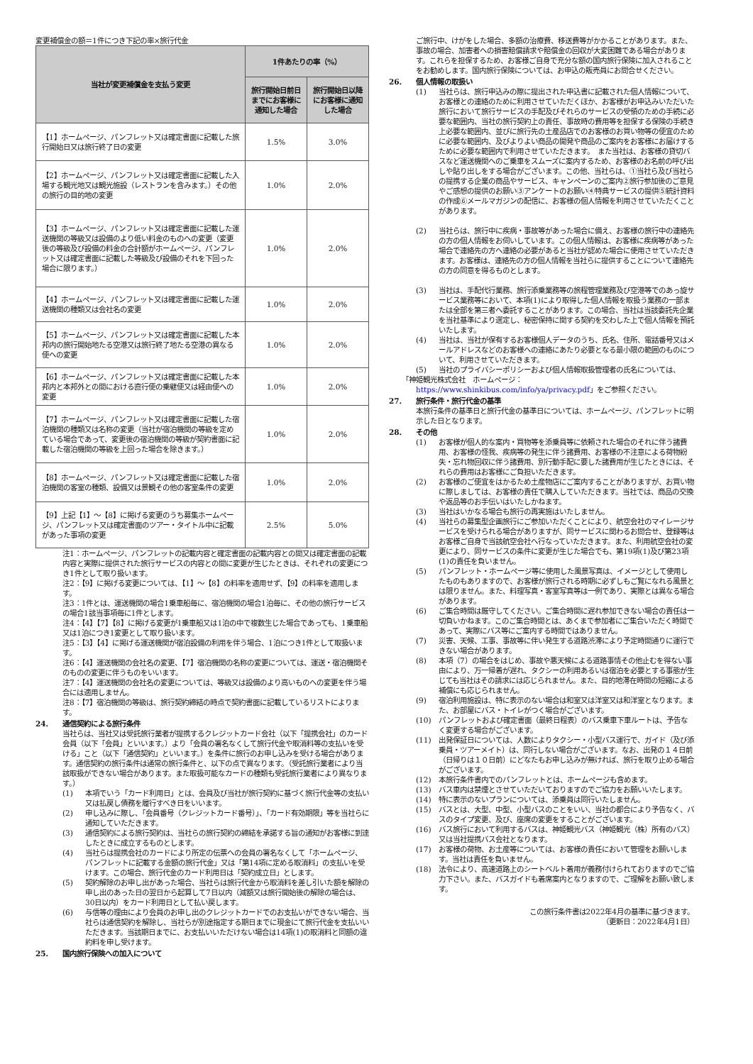変更補償金の額＝1件につき下記の率×旅行代金
| 当社が変更補償金を支払う変更 | 1件あたりの率（%） | |
| --- | --- | --- |
| | 旅行開始日前日までにお客様に通知した場合 | 旅行開始日以降にお客様に通知した場合 |
| 【1】ホームページ、パンフレット又は確定書面に記載した旅行開始日又は旅行終了日の変更 | 1.5% | 3.0% |
| 【2】ホームページ、パンフレット又は確定書面に記載した入場する観光地又は観光施設（レストランを含みます。）その他の旅行の目的地の変更 | 1.0% | 2.0% |
| 【3】ホームページ、パンフレット又は確定書面に記載した運送機関の等級又は設備のより低い料金のものへの変更（変更後の等級及び設備の料金の合計額がホームページ、パンフレット又は確定書面に記載した等級及び設備のそれを下回った場合に限ります。） | 1.0% | 2.0% |
| 【4】ホームページ、パンフレット又は確定書面に記載した運送機関の種類又は会社名の変更 | 1.0% | 2.0% |
| 【5】ホームページ、パンフレット又は確定書面に記載した本邦内の旅行開始地たる空港又は旅行終了地たる空港の異なる便への変更 | 1.0% | 2.0% |
| 【6】ホームページ、パンフレット又は確定書面に記載した本邦内と本邦外との間における直行便の乗継便又は経由便への変更 | 1.0% | 2.0% |
| 【7】ホームページ、パンフレット又は確定書面に記載した宿泊機関の種類又は名称の変更（当社が宿泊機関の等級を定めている場合であって、変更後の宿泊機関の等級が契約書面に記載した宿泊機関の等級を上回った場合を除きます。） | 1.0% | 2.0% |
| 【8】ホームページ、パンフレット又は確定書面に記載した宿泊機関の客室の種類、設備又は景観その他の客室条件の変更 | 1.0% | 2.0% |
| 【9】上記【1】～【8】に掲げる変更のうち募集ホームページ、パンフレット又は確定書面のツアー・タイトル中に記載があった事項の変更 | 2.5% | 5.0% |
注1：ホームページ、パンフレットの記載内容と確定書面の記載内容との間又は確定書面の記載内容と実際に提供された旅行サービスの内容との間に変更が生じたときは、それぞれの変更につき1件として取り扱います。
注2：【9】に掲げる変更については、【1】～【8】の料率を適用せず、【9】の料率を適用します。
注3：1件とは、運送機関の場合1乗車船毎に、宿泊機関の場合1泊毎に、その他の旅行サービスの場合1該当事項毎に1件とします。
注4：【4】【7】【8】に掲げる変更が1乗車船又は1泊の中で複数生じた場合であっても、1乗車船又は1泊につき1変更として取り扱います。
注5：【3】【4】に掲げる運送機関が宿泊設備の利用を伴う場合、1泊につき1件として取扱います。
注6：【4】運送機関の会社名の変更、【7】宿泊機関の名称の変更については、運送・宿泊機関そのものの変更に伴うものをいいます。
注7：【4】運送機関の会社名の変更については、等級又は設備のより高いものへの変更を伴う場合には適用しません。
注8：【7】宿泊機関の等級は、旅行契約締結の時点で契約書面に記載しているリストによります。
24. 通信契約による旅行条件
当社らは、当社又は受託旅行業者が提携するクレジットカード会社（以下「提携会社」のカード会員（以下「会員」といいます。）より「会員の署名なくして旅行代金や取消料等の支払いを受ける」こと（以下「通信契約」といいます。）を条件に旅行のお申し込みを受ける場合があります。通信契約の旅行条件は通常の旅行条件と、以下の点で異なります。（受託旅行業者により当該取扱ができない場合があります。また取扱可能なカードの種類も受託旅行業者により異なります。）
(1) 本項でいう「カード利用日」とは、会員及び当社が旅行契約に基づく旅行代金等の支払い又は払戻し債務を履行すべき日をいいます。
(2) 申し込みに際し、「会員番号（クレジットカード番号）」、「カード有効期限」等を当社らに通知していただきます。
(3) 通信契約による旅行契約は、当社らの旅行契約の締結を承諾する旨の通知がお客様に到達したときに成立するものとします。
(4) 当社らは提携会社のカードにより所定の伝票への会員の署名なくして「ホームページ、パンフレットに記載する金額の旅行代金」又は「第14項に定める取消料」の支払いを受けます。この場合、旅行代金のカード利用日は「契約成立日」とします。
(5) 契約解除のお申し出があった場合、当社らは旅行代金から取消料を差し引いた額を解除の申し出のあった日の翌日から起算して7日以内（減額又は旅行開始後の解除の場合は、30日以内）をカード利用日として払い戻します。
(6) 与信等の理由により会員のお申し出のクレジットカードでのお支払いができない場合、当社らは通信契約を解除し、当社らが別途指定する期日までに現金にて旅行代金を支払いいただきます。当該期日までに、お支払いいただけない場合は14項(1)の取消料と同額の違約料を申し受けます。
25. 国内旅行保険への加入について
ご旅行中、けがをした場合、多額の治療費、移送費等がかかることがあります。また、事故の場合、加害者への損害賠償請求や賠償金の回収が大変困難である場合があります。これらを担保するため、お客様ご自身で充分な額の国内旅行保険に加入されることをお勧めします。国内旅行保険については、お申込の販売員にお問合せください。
26. 個人情報の取扱い
(1) 当社らは、旅行申込みの際に提出された申込書に記載された個人情報について、お客様との連絡のために利用させていただくほか、お客様がお申込みいただいた旅行において旅行サービスの手配及びそれらのサービスの受領のための手続に必要な範囲内、当社の旅行契約上の責任、事故時の費用等を担保する保険の手続き上必要な範囲内、並びに旅行先の土産品店でのお客様のお買い物等の便宜のために必要な範囲内、及びよりよい商品の開発や商品のご案内をお客様にお届けするために必要な範囲内で利用させていただきます。　また当社は、お客様の貸切バスなど運送機関へのご乗車をスムーズに案内するため、お客様のお名前の呼び出しや貼り出しをする場合がございます。この他、当社らは、①当社ら及び当社らの提携する企業の商品やサービス、キャンペーンのご案内②旅行参加後のご意見やご感想の提供のお願い③アンケートのお願い④特典サービスの提供⑤統計資料の作成⑥メールマガジンの配信に、お客様の個人情報を利用させていただくことがあります。
(2) 当社らは、旅行中に疾病・事故等があった場合に備え、お客様の旅行中の連絡先の方の個人情報をお伺いしています。この個人情報は、お客様に疾病等があった場合で連絡先の方へ連絡の必要があると当社が認めた場合に使用させていただきます。お客様は、連絡先の方の個人情報を当社らに提供することについて連絡先の方の同意を得るものとします。
(3) 当社は、手配代行業務、旅行添乗業務等の旅程管理業務及び空港等でのあっ旋サービス業務等において、本項(1)により取得した個人情報を取扱う業務の一部または全部を第三者へ委託することがあります。この場合、当社は当該委託先企業を当社基準により選定し、秘密保持に関する契約を交わした上で個人情報を預託いたします。
(4) 当社は、当社が保有するお客様個人データのうち、氏名、住所、電話番号又はメールアドレスなどのお客様への連絡にあたり必要となる最小限の範囲のものについて、利用させていただきます。
(5) 当社のプライバシーポリシーおよび個人情報取扱管理者の氏名については、
「神姫観光株式会社　ホームページ：
https://www.shinkibus.com/info/ya/privacy.pdf」をご参照ください。
27. 旅行条件・旅行代金の基準
本旅行条件の基準日と旅行代金の基準日については、ホームページ、パンフレットに明示した日となります。
28. その他
(1) お客様が個人的な案内・買物等を添乗員等に依頼された場合のそれに伴う諸費用、お客様の怪我、疾病等の発生に伴う諸費用、お客様の不注意による荷物紛失・忘れ物回収に伴う諸費用、別行動手配に要した諸費用が生じたときには、それらの費用はお客様にご負担いただきます。
(2) お客様のご便宜をはかるため土産物店にご案内することがありますが、お買い物に際しましては、お客様の責任で購入していただきます。当社では、商品の交換や返品等のお手伝いはいたしかねます。
(3) 当社はいかなる場合も旅行の再実施はいたしません。
(4) 当社らの募集型企画旅行にご参加いただくことにより、航空会社のマイレージサービスを受けられる場合がありますが、同サービスに関わるお問合せ、登録等はお客様ご自身で当該航空会社へ行なっていただきます。また、利用航空会社の変更により、同サービスの条件に変更が生じた場合でも、第19項(1)及び第23項(1)の責任を負いません。
(5) パンフレット・ホームページ等に使用した風景写真は、イメージとして使用したものもありますので、お客様が旅行される時期に必ずしもご覧になれる風景とは限りません。また、料理写真・客室写真等は一例であり、実際とは異なる場合があります。
(6) ご集合時間は厳守してください。ご集合時間に遅れ参加できない場合の責任は一切負いかねます。このご集合時間とは、あくまで参加者にご集合いただく時間であって、実際にバス等にご案内する時間ではありません。
(7) 災害、天候、工事、事故等に伴い発生する道路渋滞により予定時間通りに運行できない場合があります。
(8) 本項（7）の場合をはじめ、事故や悪天候による道路事情その他止むを得ない事由により、万一帰着が遅れ、タクシーの利用あるいは宿泊を必要とする事態が生じても当社はその請求には応じられません。また、目的地滞在時間の短縮による補償にも応じられません。
(9) 宿泊利用施設は、特に表示のない場合は和室又は洋室又は和洋室となります。また、お部屋にバス・トイレがつく場合がございます。
(10) パンフレットおよび確定書面（最終日程表）のバス乗車下車ルートは、予告なく変更する場合がございます。
(11) 出発保証日については、人数によりタクシー・小型バス運行で、ガイド（及び添乗員・ツアーメイト）は、同行しない場合がございます。なお、出発の１４日前（日帰りは１０日前）にどなたもお申し込みが無ければ、旅行を取り止める場合がございます。
(12) 本旅行条件書内でのパンフレットとは、ホームページも含めます。
(13) バス車内は禁煙とさせていただいておりますのでご協力をお願いいたします。
(14) 特に表示のないプランについては、添乗員は同行いたしません。
(15) バスとは、大型、中型、小型バスのことをいい、当社の都合により予告なく、バスのタイプ変更、及び、座席の変更をすることがございます。
(16) バス旅行において利用するバスは、神姫観光バス（神姫観光（株）所有のバス）又は当社提携バス会社となります。
(17) お客様の荷物、お土産等については、お客様の責任において管理をお願いします。当社は責任を負いません。
(18) 法令により、高速道路上のシートベルト着用が義務付けられておりますのでご協力下さい。また、バスガイドも着席案内となりますので、ご理解をお願い致します。
この旅行条件書は2022年4月の基準に基づきます。
（更新日：2022年4月1日）